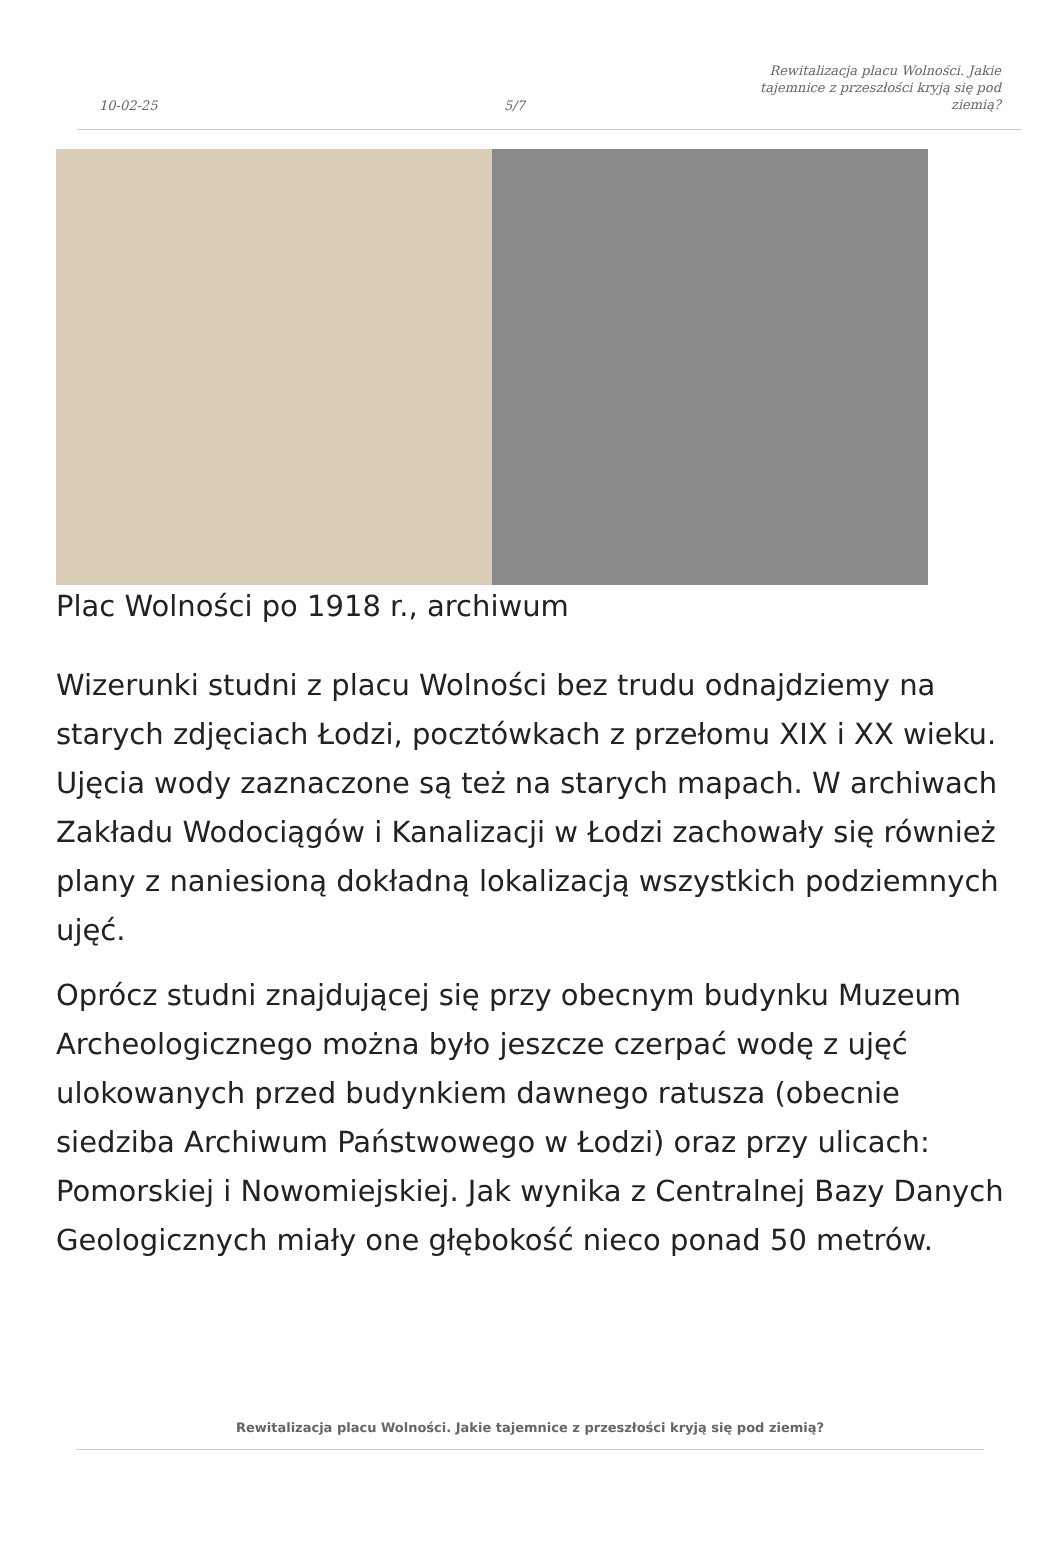10-02-25 5/7 Rewitalizacja placu Wolności. Jakie tajemnice z przeszłości kryją się pod ziemią?
Plac Wolności po 1918 r., archiwum
Wizerunki studni z placu Wolności bez trudu odnajdziemy na starych zdjęciach Łodzi, pocztówkach z przełomu XIX i XX wieku. Ujęcia wody zaznaczone są też na starych mapach. W archiwach Zakładu Wodociągów i Kanalizacji w Łodzi zachowały się również plany z naniesioną dokładną lokalizacją wszystkich podziemnych ujęć.
Oprócz studni znajdującej się przy obecnym budynku Muzeum Archeologicznego można było jeszcze czerpać wodę z ujęć ulokowanych przed budynkiem dawnego ratusza (obecnie siedziba Archiwum Państwowego w Łodzi) oraz przy ulicach: Pomorskiej i Nowomiejskiej. Jak wynika z Centralnej Bazy Danych Geologicznych miały one głębokość nieco ponad 50 metrów.
Rewitalizacja placu Wolności. Jakie tajemnice z przeszłości kryją się pod ziemią?